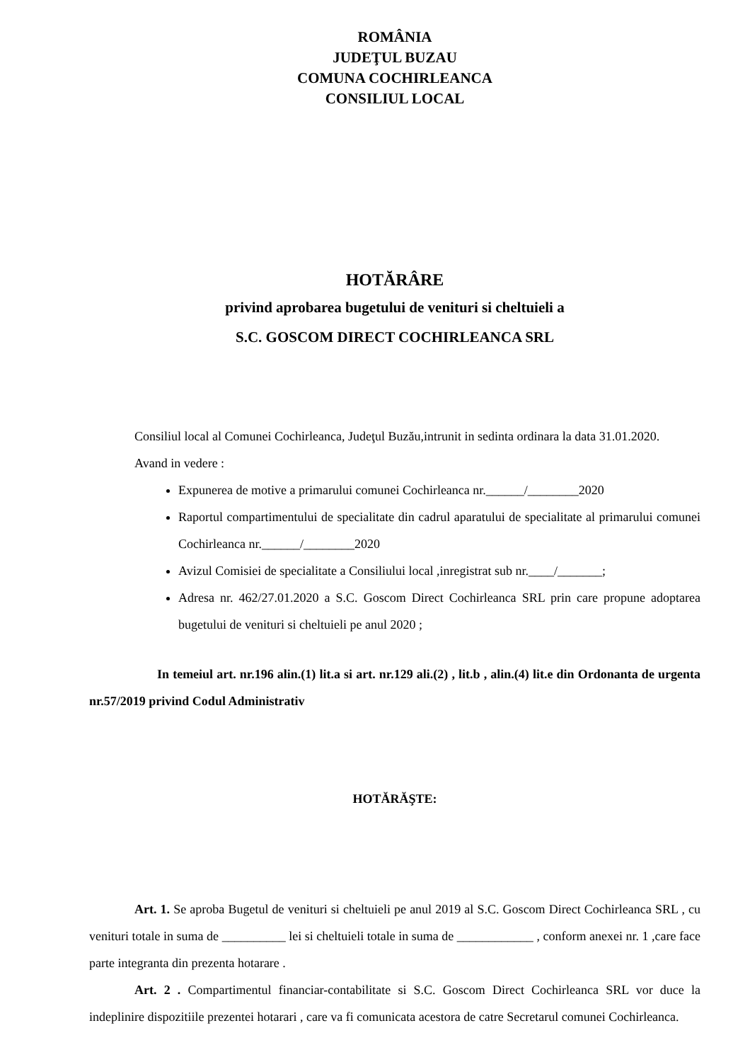ROMÂNIA
JUDEŢUL BUZAU
COMUNA COCHIRLEANCA
CONSILIUL LOCAL
HOTĂRÂRE
privind aprobarea bugetului de venituri si cheltuieli a
S.C. GOSCOM DIRECT COCHIRLEANCA SRL
Consiliul local al Comunei Cochirleanca, Judeţul Buzău,intrunit in sedinta ordinara la data 31.01.2020.
Avand in vedere :
Expunerea de motive a primarului comunei Cochirleanca nr.______/________2020
Raportul compartimentului de specialitate din cadrul aparatului de specialitate al primarului comunei Cochirleanca nr.______/________2020
Avizul Comisiei de specialitate a Consiliului local ,inregistrat sub nr.____/_______;
Adresa nr. 462/27.01.2020 a S.C. Goscom Direct Cochirleanca SRL prin care propune adoptarea bugetului de venituri si cheltuieli pe anul 2020 ;
In temeiul art. nr.196 alin.(1) lit.a si art. nr.129 ali.(2) , lit.b , alin.(4) lit.e din Ordonanta de urgenta nr.57/2019 privind Codul Administrativ
HOTĂRĂŞTE:
Art. 1. Se aproba Bugetul de venituri si cheltuieli pe anul 2019 al S.C. Goscom Direct Cochirleanca SRL , cu venituri totale in suma de __________ lei si cheltuieli totale in suma de ____________ , conform anexei nr. 1 ,care face parte integranta din prezenta hotarare .
Art. 2 . Compartimentul financiar-contabilitate si S.C. Goscom Direct Cochirleanca SRL vor duce la indeplinire dispozitiile prezentei hotarari , care va fi comunicata acestora de catre Secretarul comunei Cochirleanca.